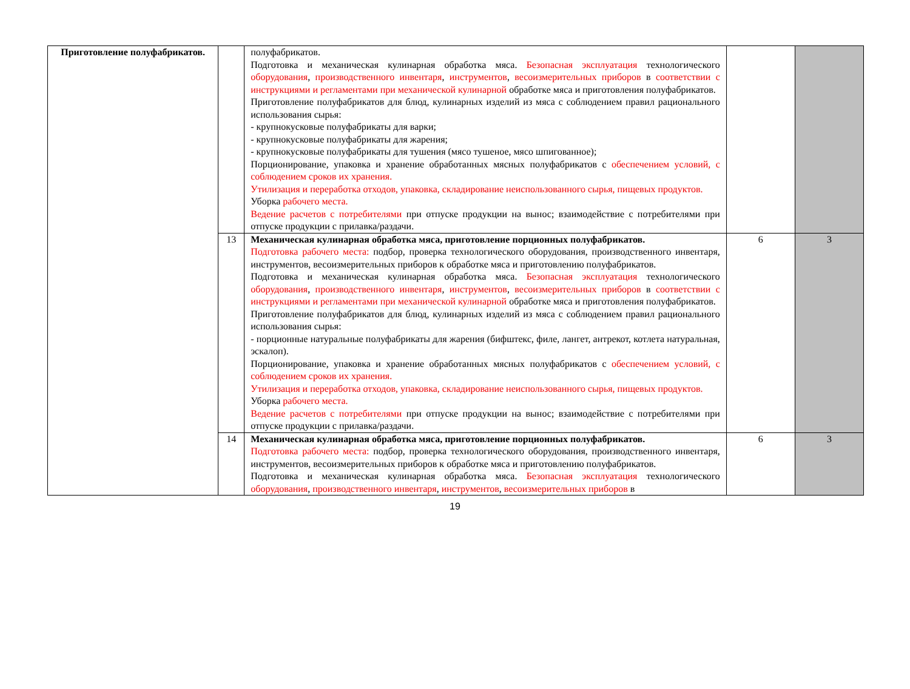| Приготовление полуфабрикатов. | | полуфабрикатов. Подготовка и механическая кулинарная обработка мяса. Безопасная эксплуатация технологического оборудования , производственного инвентаря , инструментов , весоизмерительных приборов в соответствии с инструкциями и регламентами при механической кулинарной обработке мяса и приготовления полуфабрикатов. Приготовление полуфабрикатов для блюд, кулинарных изделий из мяса с соблюдением правил рационального использования сырья: - крупнокусковые полуфабрикаты для варки; - крупнокусковые полуфабрикаты для жарения; - крупнокусковые полуфабрикаты для тушения (мясо тушеное, мясо шпигованное); Порционирование, упаковка и хранение обработанных мясных полуфабрикатов с обеспечением условий, с соблюдением сроков их хранения. Утилизация и переработка отходов, упаковка, складирование неиспользованного сырья, пищевых продуктов. Уборка рабочего места. Ведение расчетов с потребителями при отпуске продукции на вынос; взаимодействие с потребителями при отпуске продукции с прилавка/раздачи. | | |
| | 13 | Механическая кулинарная обработка мяса, приготовление порционных полуфабрикатов. Подготовка рабочего места: подбор, проверка технологического оборудования, производственного инвентаря, инструментов, весоизмерительных приборов к обработке мяса и приготовлению полуфабрикатов. Подготовка и механическая кулинарная обработка мяса. Безопасная эксплуатация технологического оборудования , производственного инвентаря , инструментов , весоизмерительных приборов в соответствии с инструкциями и регламентами при механической кулинарной обработке мяса и приготовления полуфабрикатов. Приготовление полуфабрикатов для блюд, кулинарных изделий из мяса с соблюдением правил рационального использования сырья: - порционные натуральные полуфабрикаты для жарения (бифштекс, филе, лангет, антрекот, котлета натуральная, эскалоп). Порционирование, упаковка и хранение обработанных мясных полуфабрикатов с обеспечением условий, с соблюдением сроков их хранения. Утилизация и переработка отходов, упаковка, складирование неиспользованного сырья, пищевых продуктов. Уборка рабочего места. Ведение расчетов с потребителями при отпуске продукции на вынос; взаимодействие с потребителями при отпуске продукции с прилавка/раздачи. | 6 | 3 |
| | 14 | Механическая кулинарная обработка мяса, приготовление порционных полуфабрикатов. Подготовка рабочего места: подбор, проверка технологического оборудования, производственного инвентаря, инструментов, весоизмерительных приборов к обработке мяса и приготовлению полуфабрикатов. Подготовка и механическая кулинарная обработка мяса. Безопасная эксплуатация технологического оборудования , производственного инвентаря , инструментов , весоизмерительных приборов в | 6 | 3 |
19